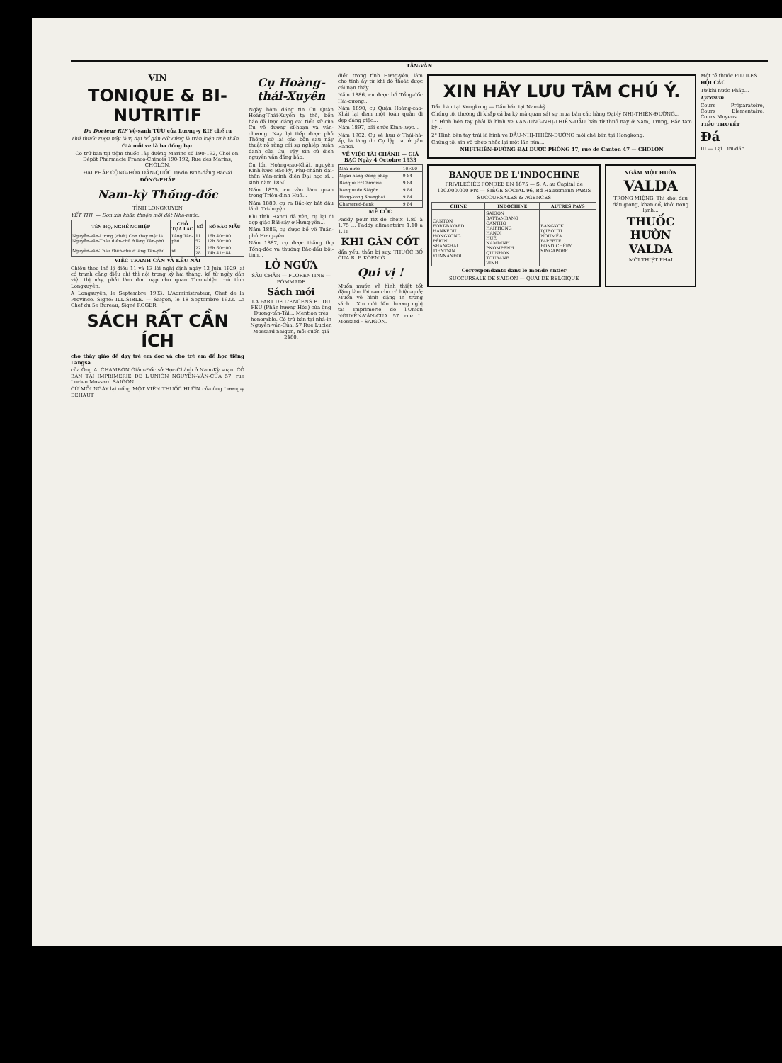TÂN-VĂN
VIN
TONIQUE & BI-NUTRITIF
Du Docteur RIF Vệ-sanh TỬU của Lương-y RIF chế ra
Thứ thuốc rượu nầy là vị đại bổ gân cốt cứng là tràn kiện tinh thần...
Giá mỗi ve là ba đồng bạc
Có trữ bán tại tiệm thuốc Tây đường Marine số 190-192, Chol on. Dépôt Pharmacie Franco-Chinois 190-192, Rue des Marins, CHOLON.
ĐẠI PHÁP CỘNG-HÒA DÂN-QUỐC Tự-do Bình-đẳng Bác-ái
ĐÔNG-PHÁP
Nam-kỳ Thống-đốc
TỈNH LONGXUYEN
YẾT THỊ. — Đơn xin khẩn thuộn mối đất Nhà-nước.
| TÊN HỌ, NGHỀ NGHIỆP | CHỖ TỌA LẠC | SỐ | SỐ SÀO MẪU |
| --- | --- | --- | --- |
| Nguyễn-văn-Lương (chết) Con thay mặt là Nguyễn-văn-Thâu điền-chủ ở làng Tân-phú | Làng Tân-phú | 11 52 | 16h.40c.00 12h.80c.00 |
| Nguyễn-văn-Thâu Điền-chủ ở làng Tân-phú | id. | 22 28 | 26h.60c.00 74h.41c.84 |
VIỆC TRANH CẢN VÀ KÊU NÀI
Chiếu theo lhể lệ điều 11 và 13 lời nghị định ngày 13 Juin 1929, ai có tranh cãng điều chi thì nội trong kỳ hai tháng, kể từ ngày dán việt thị này, phải làm đơn nạp cho quan Tham-biện chủ tỉnh Longxuyên.
A Longxuyên, le Septembre 1933. L'Administrateur, Chef de la Province. Signé: ILLISIBLE. — Saigon, le 18 Septembre 1933. Le Chef du 5e Bureau, Signé ROGER.
SÁCH RẤT CẦN ÍCH
cho thầy giáo để dạy trẻ em đọc và cho trẻ em để học tiếng Langsa
của Ông A. CHAMBON Giám-Đốc sở Học-Chánh ở Nam-Kỳ soạn. CÓ BÁN TẠI IMPRIMERIE DE L'UNION NGUYỄN-VĂN-CỦA 57, rue Lucien Mossard SAIGON
CỨ MỖI NGÀY lại uống MỘT VIÊN THUỐC HƯỜN của ông Lương-y DEHAUT
Cụ Hoàng-thái-Xuyên
Ngày hôm đăng tin Cụ Quận Hoàng-Thái-Xuyên tạ thế, bổn báo đã lược đăng cái tiểu sử của Cụ về đường sĩ-hoạn và văn-chương. Nay lại tiếp được phủ Thống sứ lại cáo bổn sau nầy thuật rõ ràng cái sự nghiệp huân danh của Cụ, vậy xin cử dịch nguyên văn đăng báo:
Cụ lớn Hoàng-cao-Khải, nguyên Kinh-lược Bắc-kỳ, Phụ-chánh đại-thần Văn-minh điện Đại học sĩ... sinh năm 1850.
Năm 1875, cụ vào làm quan trong Triều-đình Huế...
Năm 1880, cụ ra Bắc-kỳ bắt đầu lãnh Tri-huyện...
Khi tỉnh Hanoi đã yên, cụ lại đi dẹp giặc Bãi-sậy ở Hưng-yên...
Năm 1886, cụ được bổ vê Tuần-phủ Hưng-yên...
Năm 1887, cụ được thăng thọ Tổng-đốc và thưởng Bắc-đẩu bội-tinh...
LỞ NGỨA
SÂU CHÂN — FLORENTINE — POMMADE
Sách mới
LA PART DE L'ENCENS ET DU FEU (Phần hương Hỏa) của ông Dương-tấn-Tài... Mention très honorable. Có trữ bán tại nhà-in Nguyễn-văn-Của, 57 Rue Lucien Mossard Saigon, mỗi cuốn giá 2$80.
điều trong tỉnh Hưng-yên, lâm cho tỉnh ấy từ khi đó thoát được cái nạn thấy.
Năm 1886, cụ được bổ Tổng-đốc Hải-dương...
Năm 1890, cụ Quận Hoàng-cao-Khải lại đem một toán quân đi dẹp đảng giặc...
Năm 1897, bãi chức Kinh-lược...
Năm 1902, Cụ về hưu ở Thái-hà-ấp, là làng do Cụ lập ra, ở gần Hanoi.
VỀ VIỆC TÀI CHÁNH — GIÁ BẠC Ngày 4 Octobre 1933
| Nhà-nước | 10F.00 |
| Ngân-hàng Đông-pháp | 9 84 |
| Banque Fr.Chinoise | 9 84 |
| Banque de Sàigòn | 9 84 |
| Hong-kong Shanghai | 9 84 |
| Chartered-Bank | 9 84 |
MỄ CỐC
Paddy pour riz de choix 1.80 à 1.75 ... Paddy alimentaire 1.10 à 1.15
KHI GÂN CỐT
dần yếu, thần bị suy. THUỐC BỔ CỦA R. P. KOENIG...
Qui vị !
Muốn mướn vẽ hình thiệt tốt đặng làm lời rao cho có hiệu-quả; Muốn vẽ hình đặng in trong sách... Xin mời đến thương nghị tại Imprimerie de l'Union NGUYỄN-VĂN-CỦA 57 rue L. Mossard - SAIGON.
XIN HÃY LƯU TÂM CHÚ Ý.
Dầu bán tại Kongkong — Dầu bán tại Nam-kỳ
Chúng tôi thường đi khắp cả ba kỳ mà quan sát sự mua bán các hàng Đại-lý NHỊ-THIÊN-ĐƯỜNG...
1° Hình bên tay phải là hình ve VẠN-ỨNG-NHỊ-THIÊN-DẦU bán từ thuở nay ở Nam, Trung, Bắc tam kỳ...
2° Hình bên tay trái là hình ve DẦU-NHỊ-THIÊN-ĐƯỜNG mới chế bán tại Hongkong.
Chúng tôi xin vô phép nhắc lại một lần nữa...
NHỊ-THIÊN-ĐƯỜNG ĐẠI DƯỢC PHÒNG 47, rue de Canton 47 — CHOLON
BANQUE DE L'INDOCHINE
PRIVILÉGIÉE FONDÉE EN 1875 — S. A. au Capital de 120.000.000 Frs — SIÈGE SOCIAL 96, Bd Haussmann PARIS
SUCCURSALES & AGENCES
| CHINE | INDOCHINE | AUTRES PAYS |
| --- | --- | --- |
| CANTON FORT-BAYARD HANKÉOU HONGKONG PÉKIN SHANGHAI TIENTSIN YUNNANFOU | SAIGON BATTAMBANG CANTHO HAIPHONG HANOI HUÉ NAMDINH PNOMPENH QUINHON TOURANE VINH | BANGKOK DJIBOUTI NOUMÉA PAPEETE PONDICHÉRY SINGAPORE |
Correspondants dans le monde entier
SUCCURSALE DE SAIGON — QUAI DE BELGIQUE
NGẬM MỘT HƯỜN
VALDA
TRONG MIỆNG. Thì khỏi đau đầu giọng, khan cổ, khỏi nóng lạnh...
THUỐC HƯỜN VALDA
MỚI THIỆT PHẢI
Một tễ thuốc PILULES...
HỘI CÁC
Từ khi nước Pháp...
Lycœum
Cours Préparatoire, Cours Elementaire, Cours Moyens...
TIỂU THUYẾT
Đá
III.— Lại Lưu-đác